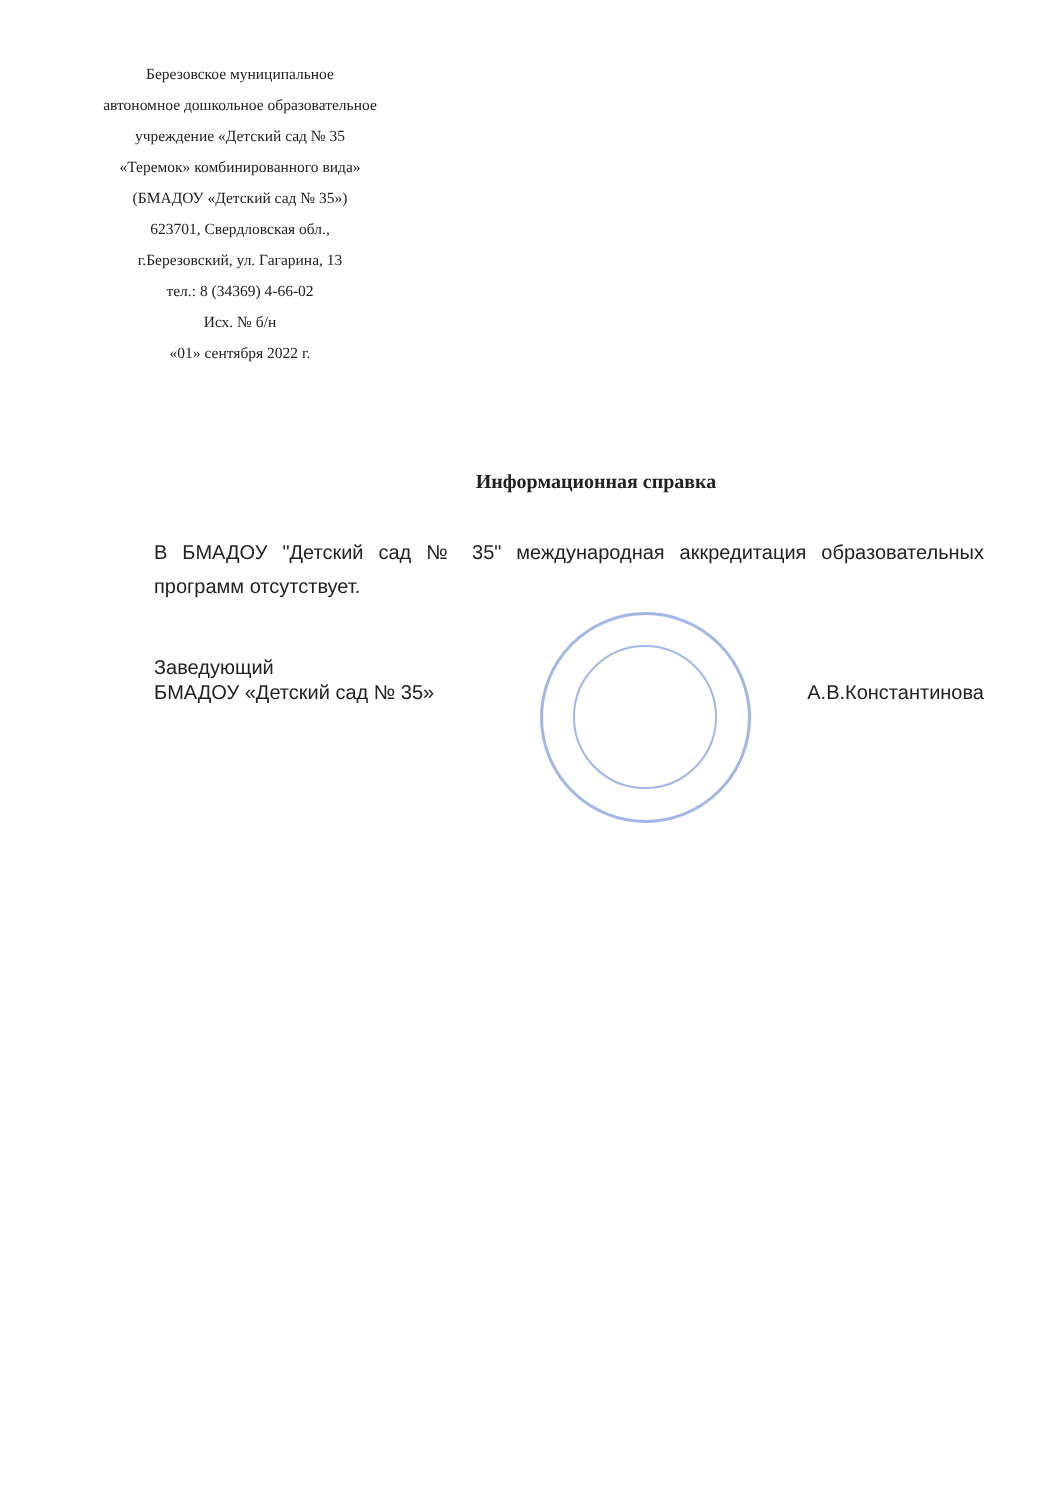Березовское муниципальное
автономное дошкольное образовательное
учреждение «Детский сад № 35
«Теремок» комбинированного вида»
(БМАДОУ «Детский сад № 35»)
623701, Свердловская обл.,
г.Березовский, ул. Гагарина, 13
тел.: 8 (34369) 4-66-02
Исх. № б/н
«01» сентября 2022 г.
Информационная справка
В БМАДОУ "Детский сад № 35" международная аккредитация образовательных программ отсутствует.
Заведующий
БМАДОУ «Детский сад № 35»
А.В.Константинова